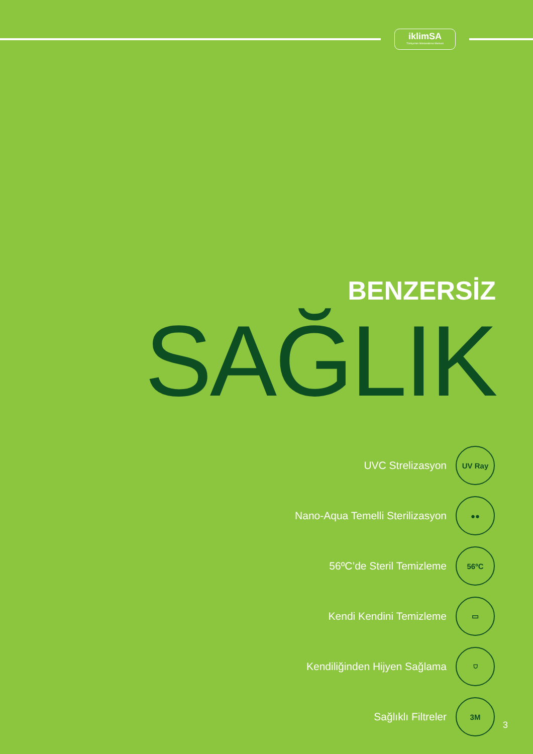iklimSA
Türkiye'nin İklimlendirme Merkezi
BENZERSİZ
SAĞLIK
UVC Strelizasyon
UV Ray
Nano-Aqua Temelli Sterilizasyon
●●
56ºC’de Steril Temizleme
56ºC
Kendi Kendini Temizleme
▭
Kendiliğinden Hijyen Sağlama
⛉
Sağlıklı Filtreler
3M
3